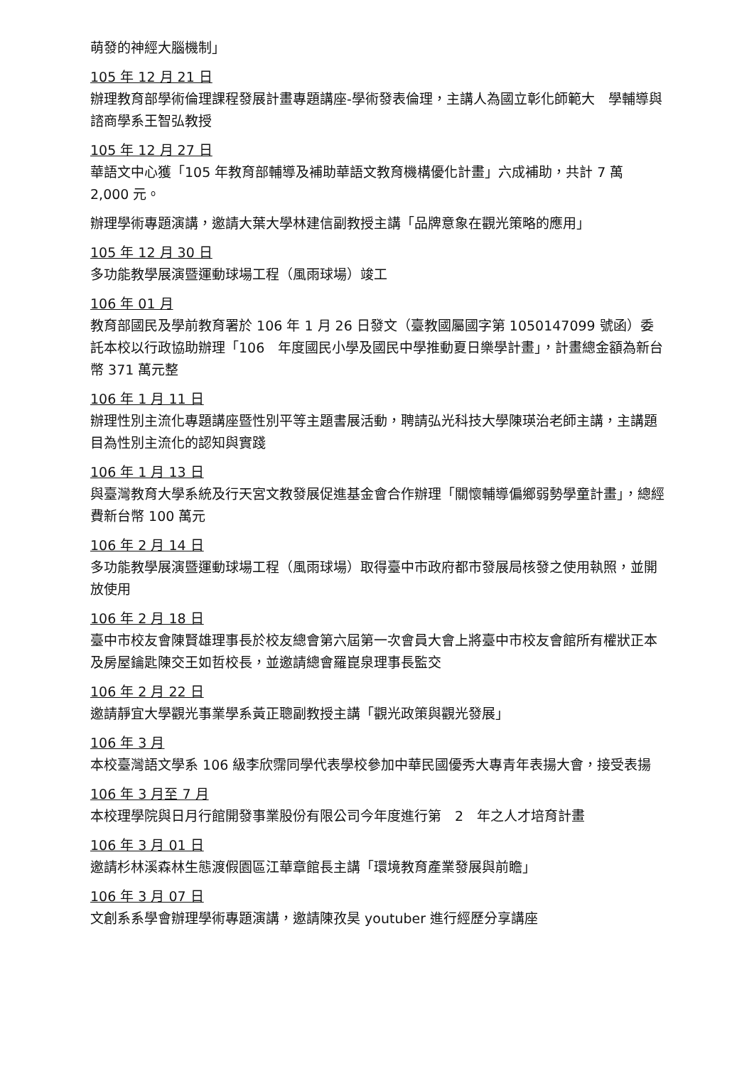萌發的神經大腦機制」
105 年 12 月 21 日
辦理教育部學術倫理課程發展計畫專題講座-學術發表倫理，主講人為國立彰化師範大　學輔導與諮商學系王智弘教授
105 年 12 月 27 日
華語文中心獲「105 年教育部輔導及補助華語文教育機構優化計畫」六成補助，共計 7 萬 2,000 元。
辦理學術專題演講，邀請大葉大學林建信副教授主講「品牌意象在觀光策略的應用」
105 年 12 月 30 日
多功能教學展演暨運動球場工程（風雨球場）竣工
106 年 01 月
教育部國民及學前教育署於 106 年 1 月 26 日發文（臺教國屬國字第 1050147099 號函）委託本校以行政協助辦理「106　年度國民小學及國民中學推動夏日樂學計畫」，計畫總金額為新台幣 371 萬元整
106 年 1 月 11 日
辦理性別主流化專題講座暨性別平等主題書展活動，聘請弘光科技大學陳瑛治老師主講，主講題目為性別主流化的認知與實踐
106 年 1 月 13 日
與臺灣教育大學系統及行天宮文教發展促進基金會合作辦理「關懷輔導偏鄉弱勢學童計畫」，總經費新台幣 100 萬元
106 年 2 月 14 日
多功能教學展演暨運動球場工程（風雨球場）取得臺中市政府都市發展局核發之使用執照，並開放使用
106 年 2 月 18 日
臺中市校友會陳賢雄理事長於校友總會第六屆第一次會員大會上將臺中市校友會館所有權狀正本及房屋鑰匙陳交王如哲校長，並邀請總會羅崑泉理事長監交
106 年 2 月 22 日
邀請靜宜大學觀光事業學系黃正聰副教授主講「觀光政策與觀光發展」
106 年 3 月
本校臺灣語文學系 106 級李欣霈同學代表學校參加中華民國優秀大專青年表揚大會，接受表揚
106 年 3 月至 7 月
本校理學院與日月行館開發事業股份有限公司今年度進行第　2　年之人才培育計畫
106 年 3 月 01 日
邀請杉林溪森林生態渡假園區江華章館長主講「環境教育產業發展與前瞻」
106 年 3 月 07 日
文創系系學會辦理學術專題演講，邀請陳孜昊 youtuber 進行經歷分享講座